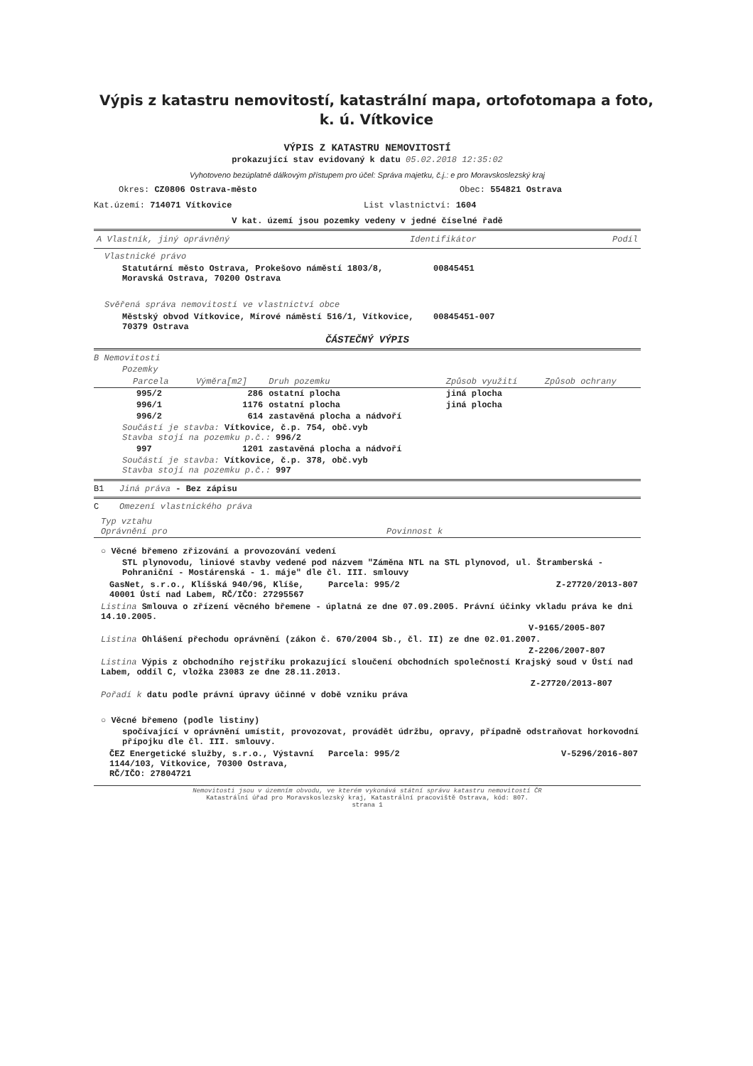Výpis z katastru nemovitostí, katastrální mapa, ortofotomapa a foto,
k. ú. Vítkovice
VÝPIS Z KATASTRU NEMOVITOSTÍ
prokazující stav evidovaný k datu 05.02.2018 12:35:02
Vyhotoveno bezúplatně dálkovým přístupem pro účel: Správa majetku, č.j.: e pro Moravskoslezský kraj
Okres: CZ0806 Ostrava-město Obec: 554821 Ostrava
Kat.území: 714071 Vítkovice List vlastnictví: 1604
V kat. území jsou pozemky vedeny v jedné číselné řadě
| A Vlastník, jiný oprávněný | Identifikátor | Podíl |
| --- | --- | --- |
Vlastnické právo
| Statutární město Ostrava, Prokešovo náměstí 1803/8, Moravská Ostrava, 70200 Ostrava | 00845451 |
Svěřená správa nemovitostí ve vlastnictví obce
| Městský obvod Vítkovice, Mírové náměstí 516/1, Vítkovice, 70379 Ostrava | 00845451-007 |
ČÁSTEČNÝ VÝPIS
B Nemovitosti
Pozemky
| Parcela | Výměra[m2] | Druh pozemku | Způsob využití | Způsob ochrany |
| --- | --- | --- | --- | --- |
| 995/2 | 286 | ostatní plocha | jiná plocha | |
| 996/1 | 1176 | ostatní plocha | jiná plocha | |
| 996/2 | 614 | zastavěná plocha a nádvoří | | |
| Součástí je stavba: Vítkovice, č.p. 754, obč.vyb Stavba stojí na pozemku p.č.: 996/2 | | | | |
| 997 | 1201 | zastavěná plocha a nádvoří | | |
| Součástí je stavba: Vítkovice, č.p. 378, obč.vyb Stavba stojí na pozemku p.č.: 997 | | | | |
B1 Jiná práva - Bez zápisu
C Omezení vlastnického práva
| Typ vztahu Oprávnění pro | Povinnost k |
| --- | --- |
○ Věcné břemeno zřizování a provozování vedení
STL plynovodu, liniové stavby vedené pod názvem "Záměna NTL na STL plynovod, ul. Štramberská - Pohraniční - Mostárenská - 1. máje" dle čl. III. smlouvy
| GasNet, s.r.o., Klíšská 940/96, Klíše, 40001 Ústí nad Labem, RČ/IČO: 27295567 | Parcela: 995/2 | Z-27720/2013-807 |
Listina Smlouva o zřízení věcného břemene - úplatná ze dne 07.09.2005. Právní účinky vkladu práva ke dni 14.10.2005.
V-9165/2005-807
Listina Ohlášení přechodu oprávnění (zákon č. 670/2004 Sb., čl. II) ze dne 02.01.2007.
Z-2206/2007-807
Listina Výpis z obchodního rejstříku prokazující sloučení obchodních společností Krajský soud v Ústí nad Labem, oddíl C, vložka 23083 ze dne 28.11.2013.
Z-27720/2013-807
Pořadí k datu podle právní úpravy účinné v době vzniku práva
○ Věcné břemeno (podle listiny)
spočívající v oprávnění umístit, provozovat, provádět údržbu, opravy, případně odstraňovat horkovodní přípojku dle čl. III. smlouvy.
| ČEZ Energetické služby, s.r.o., Výstavní 1144/103, Vítkovice, 70300 Ostrava, RČ/IČO: 27804721 | Parcela: 995/2 | V-5296/2016-807 |
Nemovitosti jsou v územním obvodu, ve kterém vykonává státní správu katastru nemovitostí ČR
Katastrální úřad pro Moravskoslezský kraj, Katastrální pracoviště Ostrava, kód: 807.
strana 1